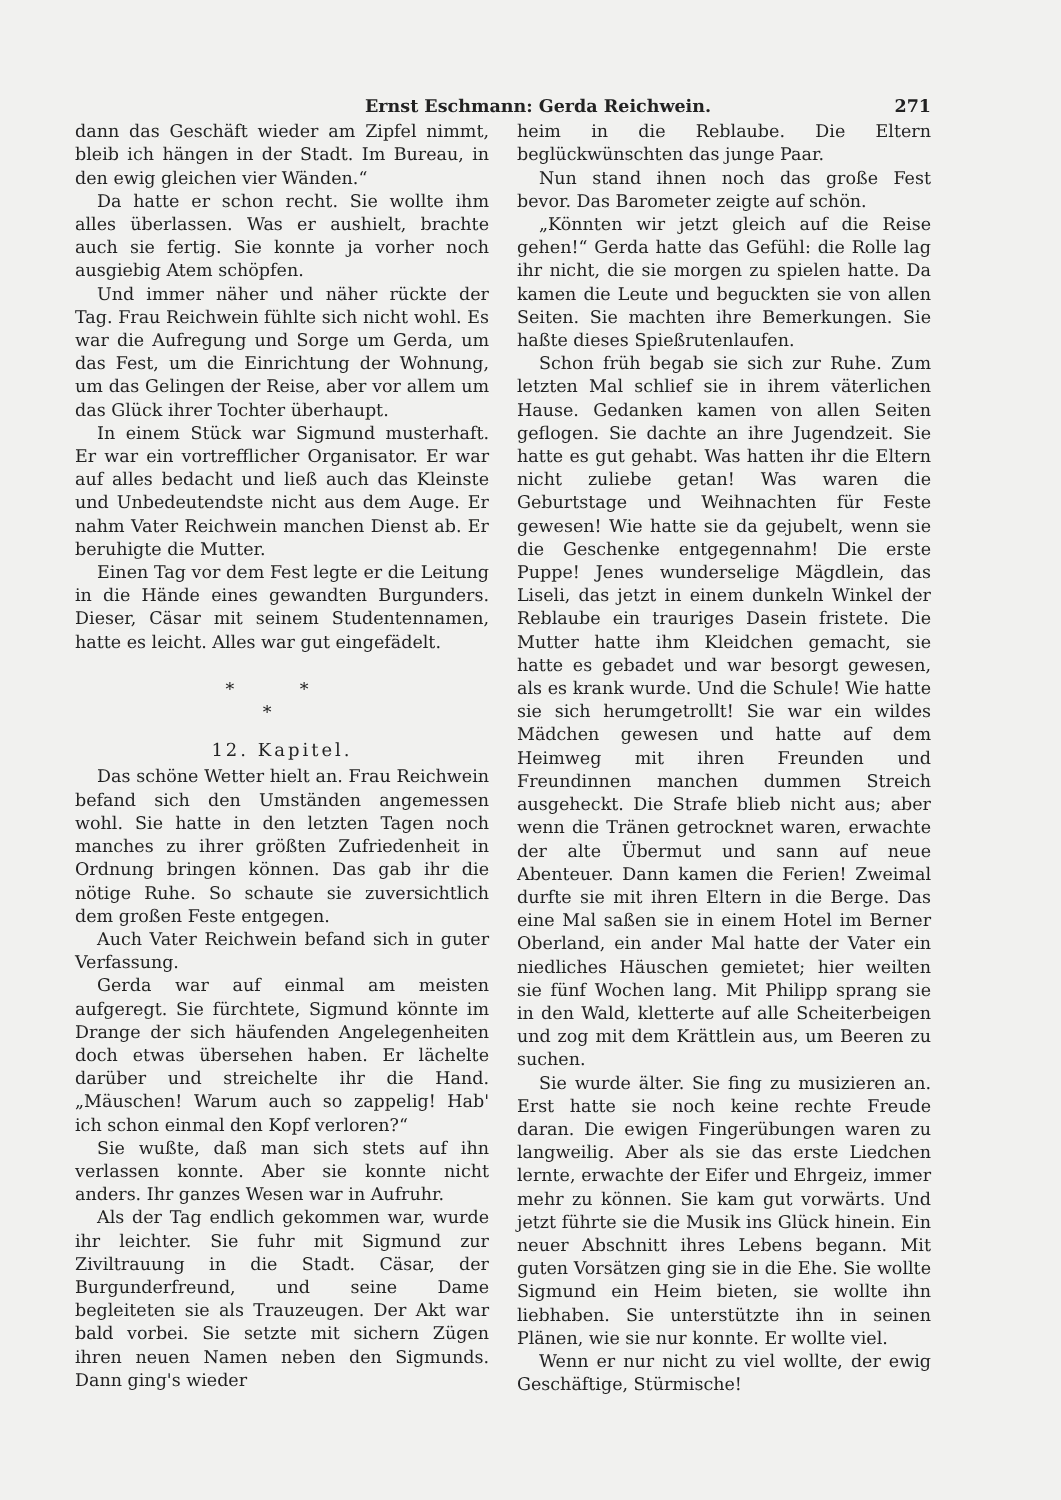Ernst Eschmann: Gerda Reichwein. 271
dann das Geschäft wieder am Zipfel nimmt, bleib ich hängen in der Stadt. Im Bureau, in den ewig gleichen vier Wänden.“
Da hatte er schon recht. Sie wollte ihm alles überlassen. Was er aushielt, brachte auch sie fertig. Sie konnte ja vorher noch ausgiebig Atem schöpfen.
Und immer näher und näher rückte der Tag. Frau Reichwein fühlte sich nicht wohl. Es war die Aufregung und Sorge um Gerda, um das Fest, um die Einrichtung der Wohnung, um das Gelingen der Reise, aber vor allem um das Glück ihrer Tochter überhaupt.
In einem Stück war Sigmund musterhaft. Er war ein vortrefflicher Organisator. Er war auf alles bedacht und ließ auch das Kleinste und Unbedeutendste nicht aus dem Auge. Er nahm Vater Reichwein manchen Dienst ab. Er beruhigte die Mutter.
Einen Tag vor dem Fest legte er die Leitung in die Hände eines gewandten Burgunders. Dieser, Cäsar mit seinem Studentennamen, hatte es leicht. Alles war gut eingefädelt.
* *
*
12. Kapitel.
Das schöne Wetter hielt an. Frau Reichwein befand sich den Umständen angemessen wohl. Sie hatte in den letzten Tagen noch manches zu ihrer größten Zufriedenheit in Ordnung bringen können. Das gab ihr die nötige Ruhe. So schaute sie zuversichtlich dem großen Feste entgegen.
Auch Vater Reichwein befand sich in guter Verfassung.
Gerda war auf einmal am meisten aufgeregt. Sie fürchtete, Sigmund könnte im Drange der sich häufenden Angelegenheiten doch etwas übersehen haben. Er lächelte darüber und streichelte ihr die Hand. „Mäuschen! Warum auch so zappelig! Hab' ich schon einmal den Kopf verloren?“
Sie wußte, daß man sich stets auf ihn verlassen konnte. Aber sie konnte nicht anders. Ihr ganzes Wesen war in Aufruhr.
Als der Tag endlich gekommen war, wurde ihr leichter. Sie fuhr mit Sigmund zur Ziviltrauung in die Stadt. Cäsar, der Burgunderfreund, und seine Dame begleiteten sie als Trauzeugen. Der Akt war bald vorbei. Sie setzte mit sichern Zügen ihren neuen Namen neben den Sigmunds. Dann ging's wieder
heim in die Reblaube. Die Eltern beglückwünschten das junge Paar.
Nun stand ihnen noch das große Fest bevor. Das Barometer zeigte auf schön.
„Könnten wir jetzt gleich auf die Reise gehen!“ Gerda hatte das Gefühl: die Rolle lag ihr nicht, die sie morgen zu spielen hatte. Da kamen die Leute und beguckten sie von allen Seiten. Sie machten ihre Bemerkungen. Sie haßte dieses Spießrutenlaufen.
Schon früh begab sie sich zur Ruhe. Zum letzten Mal schlief sie in ihrem väterlichen Hause. Gedanken kamen von allen Seiten geflogen. Sie dachte an ihre Jugendzeit. Sie hatte es gut gehabt. Was hatten ihr die Eltern nicht zuliebe getan! Was waren die Geburtstage und Weihnachten für Feste gewesen! Wie hatte sie da gejubelt, wenn sie die Geschenke entgegennahm! Die erste Puppe! Jenes wunderselige Mägdlein, das Liseli, das jetzt in einem dunkeln Winkel der Reblaube ein trauriges Dasein fristete. Die Mutter hatte ihm Kleidchen gemacht, sie hatte es gebadet und war besorgt gewesen, als es krank wurde. Und die Schule! Wie hatte sie sich herumgetrollt! Sie war ein wildes Mädchen gewesen und hatte auf dem Heimweg mit ihren Freunden und Freundinnen manchen dummen Streich ausgeheckt. Die Strafe blieb nicht aus; aber wenn die Tränen getrocknet waren, erwachte der alte Übermut und sann auf neue Abenteuer. Dann kamen die Ferien! Zweimal durfte sie mit ihren Eltern in die Berge. Das eine Mal saßen sie in einem Hotel im Berner Oberland, ein ander Mal hatte der Vater ein niedliches Häuschen gemietet; hier weilten sie fünf Wochen lang. Mit Philipp sprang sie in den Wald, kletterte auf alle Scheiterbeigen und zog mit dem Krättlein aus, um Beeren zu suchen.
Sie wurde älter. Sie fing zu musizieren an. Erst hatte sie noch keine rechte Freude daran. Die ewigen Fingerübungen waren zu langweilig. Aber als sie das erste Liedchen lernte, erwachte der Eifer und Ehrgeiz, immer mehr zu können. Sie kam gut vorwärts. Und jetzt führte sie die Musik ins Glück hinein. Ein neuer Abschnitt ihres Lebens begann. Mit guten Vorsätzen ging sie in die Ehe. Sie wollte Sigmund ein Heim bieten, sie wollte ihn liebhaben. Sie unterstützte ihn in seinen Plänen, wie sie nur konnte. Er wollte viel.
Wenn er nur nicht zu viel wollte, der ewig Geschäftige, Stürmische!